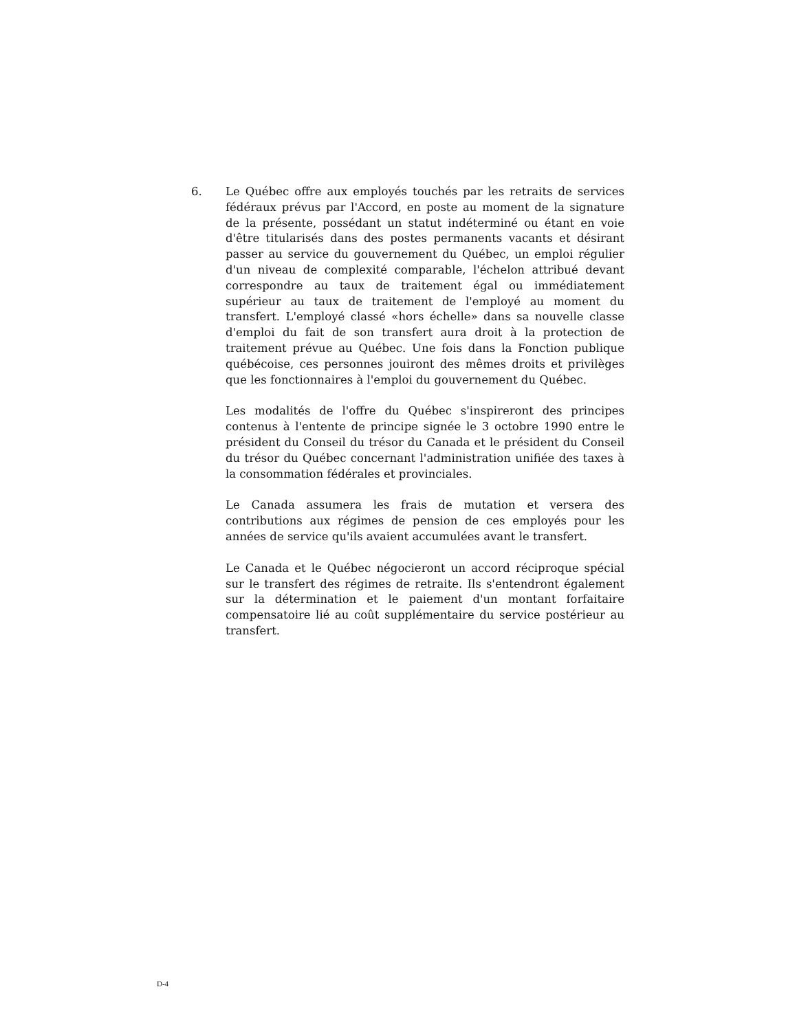6. Le Québec offre aux employés touchés par les retraits de services fédéraux prévus par l'Accord, en poste au moment de la signature de la présente, possédant un statut indéterminé ou étant en voie d'être titularisés dans des postes permanents vacants et désirant passer au service du gouvernement du Québec, un emploi régulier d'un niveau de complexité comparable, l'échelon attribué devant correspondre au taux de traitement égal ou immédiatement supérieur au taux de traitement de l'employé au moment du transfert. L'employé classé «hors échelle» dans sa nouvelle classe d'emploi du fait de son transfert aura droit à la protection de traitement prévue au Québec. Une fois dans la Fonction publique québécoise, ces personnes jouiront des mêmes droits et privilèges que les fonctionnaires à l'emploi du gouvernement du Québec.
Les modalités de l'offre du Québec s'inspireront des principes contenus à l'entente de principe signée le 3 octobre 1990 entre le président du Conseil du trésor du Canada et le président du Conseil du trésor du Québec concernant l'administration unifiée des taxes à la consommation fédérales et provinciales.
Le Canada assumera les frais de mutation et versera des contributions aux régimes de pension de ces employés pour les années de service qu'ils avaient accumulées avant le transfert.
Le Canada et le Québec négocieront un accord réciproque spécial sur le transfert des régimes de retraite. Ils s'entendront également sur la détermination et le paiement d'un montant forfaitaire compensatoire lié au coût supplémentaire du service postérieur au transfert.
D-4